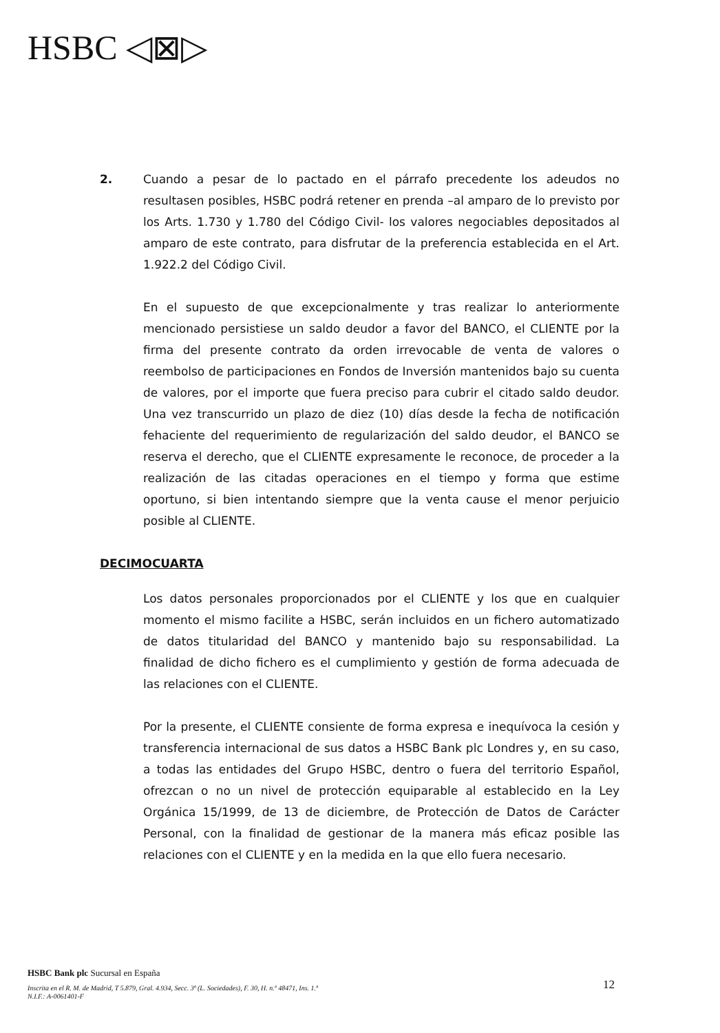HSBC ◁⊠▷
2. Cuando a pesar de lo pactado en el párrafo precedente los adeudos no resultasen posibles, HSBC podrá retener en prenda –al amparo de lo previsto por los Arts. 1.730 y 1.780 del Código Civil- los valores negociables depositados al amparo de este contrato, para disfrutar de la preferencia establecida en el Art. 1.922.2 del Código Civil.
En el supuesto de que excepcionalmente y tras realizar lo anteriormente mencionado persistiese un saldo deudor a favor del BANCO, el CLIENTE por la firma del presente contrato da orden irrevocable de venta de valores o reembolso de participaciones en Fondos de Inversión mantenidos bajo su cuenta de valores, por el importe que fuera preciso para cubrir el citado saldo deudor. Una vez transcurrido un plazo de diez (10) días desde la fecha de notificación fehaciente del requerimiento de regularización del saldo deudor, el BANCO se reserva el derecho, que el CLIENTE expresamente le reconoce, de proceder a la realización de las citadas operaciones en el tiempo y forma que estime oportuno, si bien intentando siempre que la venta cause el menor perjuicio posible al CLIENTE.
DECIMOCUARTA
Los datos personales proporcionados por el CLIENTE y los que en cualquier momento el mismo facilite a HSBC, serán incluidos en un fichero automatizado de datos titularidad del BANCO y mantenido bajo su responsabilidad. La finalidad de dicho fichero es el cumplimiento y gestión de forma adecuada de las relaciones con el CLIENTE.
Por la presente, el CLIENTE consiente de forma expresa e inequívoca la cesión y transferencia internacional de sus datos a HSBC Bank plc Londres y, en su caso, a todas las entidades del Grupo HSBC, dentro o fuera del territorio Español, ofrezcan o no un nivel de protección equiparable al establecido en la Ley Orgánica 15/1999, de 13 de diciembre, de Protección de Datos de Carácter Personal, con la finalidad de gestionar de la manera más eficaz posible las relaciones con el CLIENTE y en la medida en la que ello fuera necesario.
HSBC Bank plc Sucursal en España
Inscrita en el R. M. de Madrid, T 5.879, Gral. 4.934, Secc. 3ª (L. Sociedades), F. 30, H. n.º 48471, Ins. 1.ª
N.I.F.: A-0061401-F
12